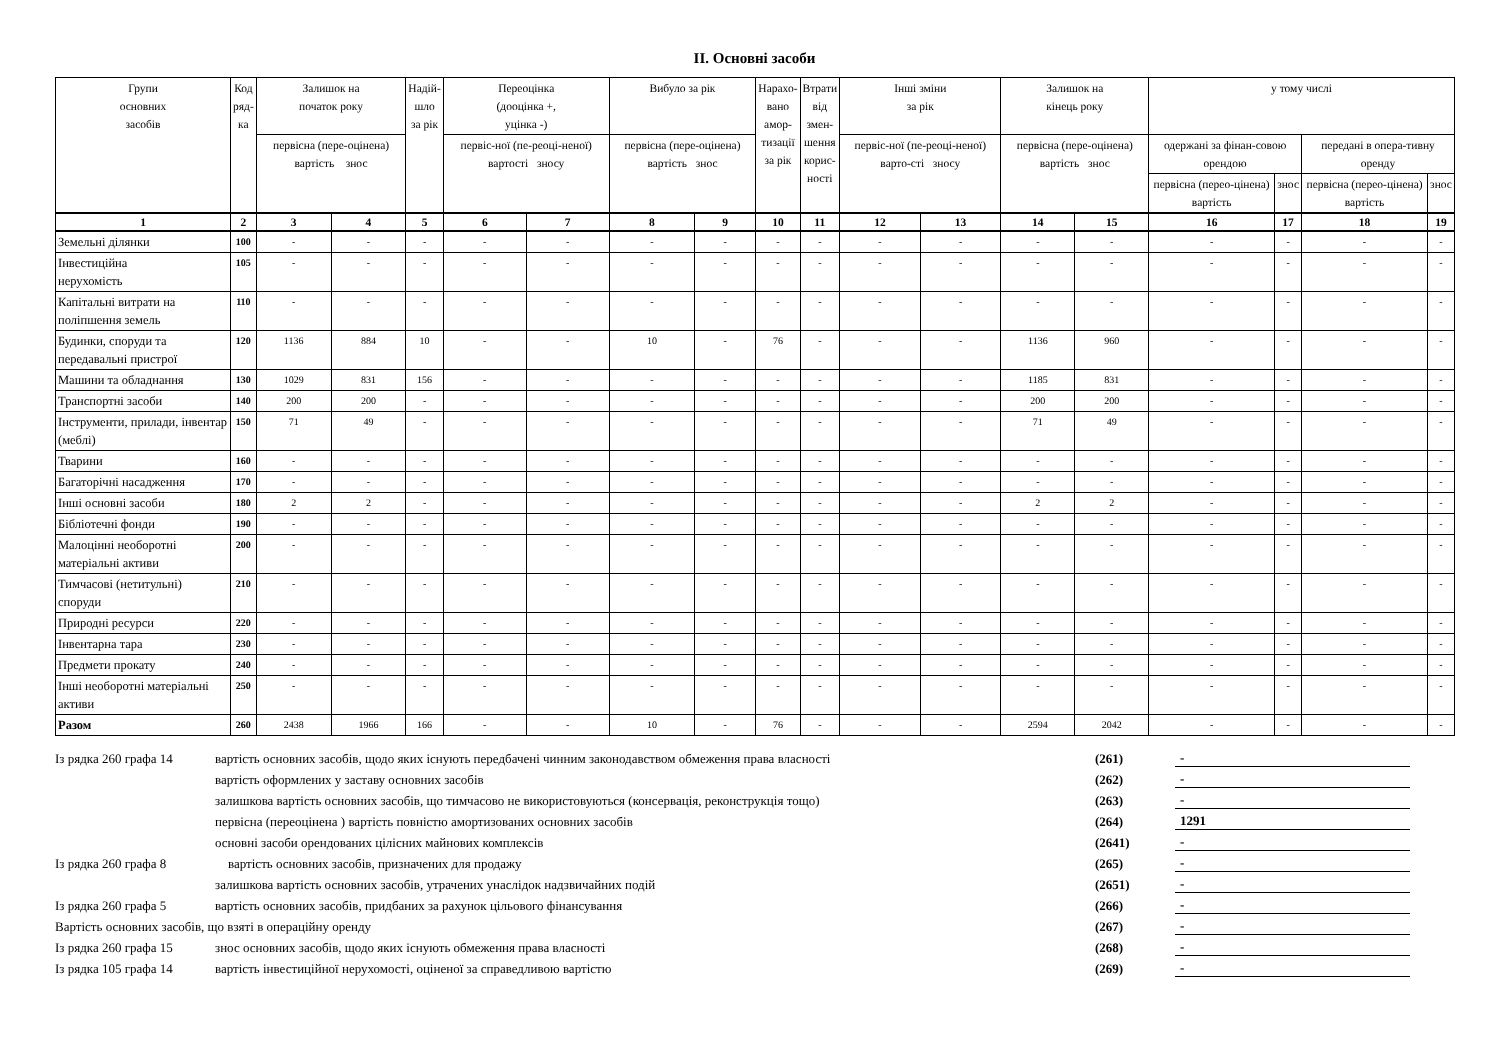II. Основні засоби
| Групи основних засобів | Код ряд- ка | Залишок на початок року | | Надій- шло за рік | Переоцінка (дооцінка +, уцінка -) | | Вибуло за рік | | Нарахо- вано амор- тизації за рік | Втрати від змен- шення корис- ності | Інші зміни за рік | | Залишок на кінець року | | у тому числі | | | |
| --- | --- | --- | --- | --- | --- | --- | --- | --- | --- | --- | --- | --- | --- | --- | --- | --- | --- | --- |
| | | первісна (пере-оцінена) вартість знос | | | первіс-ної (пе-реоці-неної) вартості зносу | | первісна (пере-оцінена) вартість знос | | | | первіс-ної (пе-реоці-неної) варто-сті зносу | | первісна (пере-оцінена) вартість знос | | одержані за фінан-совою орендою | | передані в опера-тивну оренду | |
| | | | | | | | | | | | | | | | первісна (перео-цінена) вартість | знос | первісна (перео-цінена) вартість | знос |
| 1 | 2 | 3 | 4 | 5 | 6 | 7 | 8 | 9 | 10 | 11 | 12 | 13 | 14 | 15 | 16 | 17 | 18 | 19 |
| Земельні ділянки | 100 | - | - | - | - | - | - | - | - | - | - | - | - | - | - | - | - | - |
| Інвестиційна нерухомість | 105 | - | - | - | - | - | - | - | - | - | - | - | - | - | - | - | - | - |
| Капітальні витрати на поліпшення земель | 110 | - | - | - | - | - | - | - | - | - | - | - | - | - | - | - | - | - |
| Будинки, споруди та передавальні пристрої | 120 | 1136 | 884 | 10 | - | - | 10 | - | 76 | - | - | - | 1136 | 960 | - | - | - | - |
| Машини та обладнання | 130 | 1029 | 831 | 156 | - | - | - | - | - | - | - | - | 1185 | 831 | - | - | - | - |
| Транспортні засоби | 140 | 200 | 200 | - | - | - | - | - | - | - | - | - | 200 | 200 | - | - | - | - |
| Інструменти, прилади, інвентар (меблі) | 150 | 71 | 49 | - | - | - | - | - | - | - | - | - | 71 | 49 | - | - | - | - |
| Тварини | 160 | - | - | - | - | - | - | - | - | - | - | - | - | - | - | - | - | - |
| Багаторічні насадження | 170 | - | - | - | - | - | - | - | - | - | - | - | - | - | - | - | - | - |
| Інші основні засоби | 180 | 2 | 2 | - | - | - | - | - | - | - | - | - | 2 | 2 | - | - | - | - |
| Бібліотечні фонди | 190 | - | - | - | - | - | - | - | - | - | - | - | - | - | - | - | - | - |
| Малоцінні необоротні матеріальні активи | 200 | - | - | - | - | - | - | - | - | - | - | - | - | - | - | - | - | - |
| Тимчасові (нетитульні) споруди | 210 | - | - | - | - | - | - | - | - | - | - | - | - | - | - | - | - | - |
| Природні ресурси | 220 | - | - | - | - | - | - | - | - | - | - | - | - | - | - | - | - | - |
| Інвентарна тара | 230 | - | - | - | - | - | - | - | - | - | - | - | - | - | - | - | - | - |
| Предмети прокату | 240 | - | - | - | - | - | - | - | - | - | - | - | - | - | - | - | - | - |
| Інші необоротні матеріальні активи | 250 | - | - | - | - | - | - | - | - | - | - | - | - | - | - | - | - | - |
| Разом | 260 | 2438 | 1966 | 166 | - | - | 10 | - | 76 | - | - | - | 2594 | 2042 | - | - | - | - |
Із рядка 260 графа 14 вартість основних засобів, щодо яких існують передбачені чинним законодавством обмеження права власності (261) -
вартість оформлених у заставу основних засобів (262) -
залишкова вартість основних засобів, що тимчасово не використовуються (консервація, реконструкція тощо) (263) -
первісна (переоцінена ) вартість повністю амортизованих основних засобів (264) 1291
основні засоби орендованих цілісних майнових комплексів (2641) -
Із рядка 260 графа 8 вартість основних засобів, призначених для продажу (265) -
залишкова вартість основних засобів, утрачених унаслідок надзвичайних подій (2651) -
Із рядка 260 графа 5 вартість основних засобів, придбаних за рахунок цільового фінансування (266) -
Вартість основних засобів, що взяті в операційну оренду (267) -
Із рядка 260 графа 15 знос основних засобів, щодо яких існують обмеження права власності (268) -
Із рядка 105 графа 14 вартість інвестиційної нерухомості, оціненої за справедливою вартістю (269) -